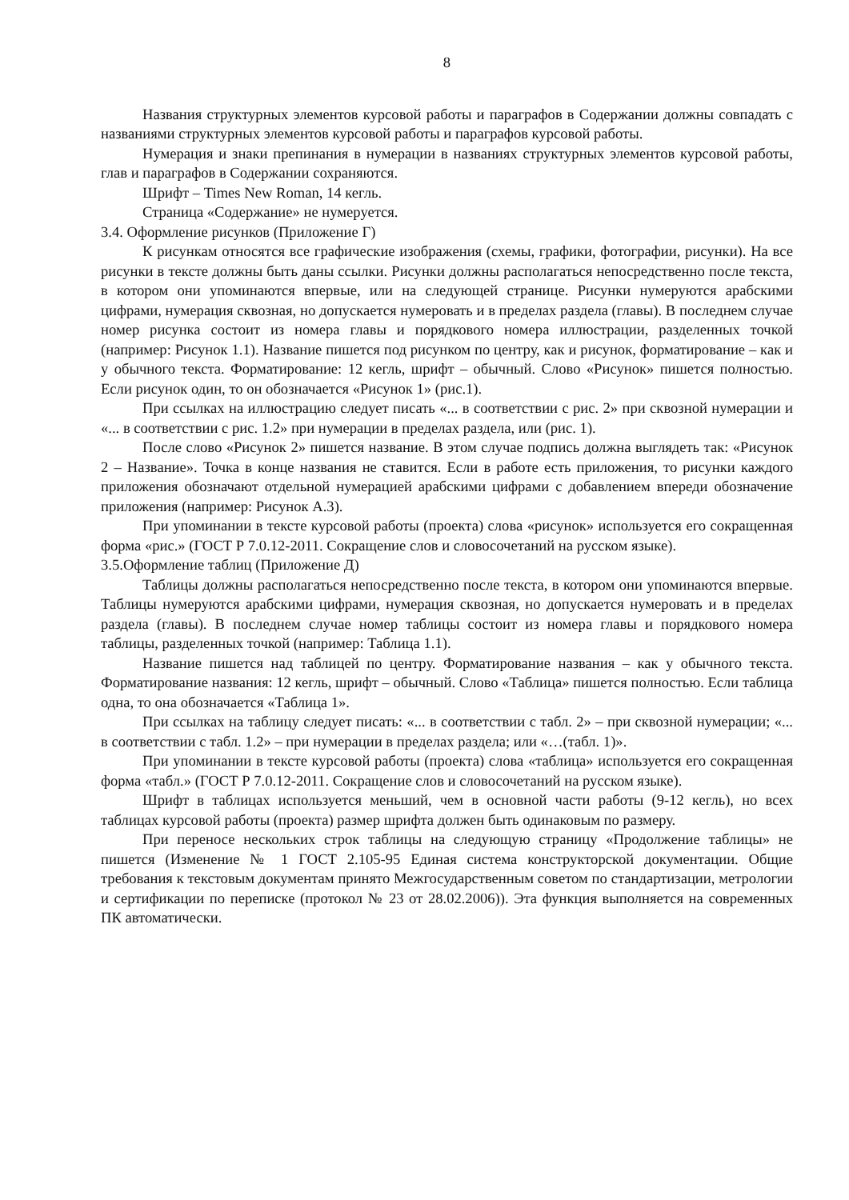8
Названия структурных элементов курсовой работы и параграфов в Содержании должны совпадать с названиями структурных элементов курсовой работы и параграфов курсовой работы.
Нумерация и знаки препинания в нумерации в названиях структурных элементов курсовой работы, глав и параграфов в Содержании сохраняются.
Шрифт – Times New Roman, 14 кегль.
Страница «Содержание» не нумеруется.
3.4. Оформление рисунков (Приложение Г)
К рисункам относятся все графические изображения (схемы, графики, фотографии, рисунки). На все рисунки в тексте должны быть даны ссылки. Рисунки должны располагаться непосредственно после текста, в котором они упоминаются впервые, или на следующей странице. Рисунки нумеруются арабскими цифрами, нумерация сквозная, но допускается нумеровать и в пределах раздела (главы). В последнем случае номер рисунка состоит из номера главы и порядкового номера иллюстрации, разделенных точкой (например: Рисунок 1.1). Название пишется под рисунком по центру, как и рисунок, форматирование – как и у обычного текста. Форматирование: 12 кегль, шрифт – обычный. Слово «Рисунок» пишется полностью. Если рисунок один, то он обозначается «Рисунок 1» (рис.1).
При ссылках на иллюстрацию следует писать «... в соответствии с рис. 2» при сквозной нумерации и «... в соответствии с рис. 1.2» при нумерации в пределах раздела, или (рис. 1).
После слово «Рисунок 2» пишется название. В этом случае подпись должна выглядеть так: «Рисунок 2 – Название». Точка в конце названия не ставится. Если в работе есть приложения, то рисунки каждого приложения обозначают отдельной нумерацией арабскими цифрами с добавлением впереди обозначение приложения (например: Рисунок А.3).
При упоминании в тексте курсовой работы (проекта) слова «рисунок» используется его сокращенная форма «рис.» (ГОСТ Р 7.0.12-2011. Сокращение слов и словосочетаний на русском языке).
3.5.Оформление таблиц (Приложение Д)
Таблицы должны располагаться непосредственно после текста, в котором они упоминаются впервые. Таблицы нумеруются арабскими цифрами, нумерация сквозная, но допускается нумеровать и в пределах раздела (главы). В последнем случае номер таблицы состоит из номера главы и порядкового номера таблицы, разделенных точкой (например: Таблица 1.1).
Название пишется над таблицей по центру. Форматирование названия – как у обычного текста. Форматирование названия: 12 кегль, шрифт – обычный. Слово «Таблица» пишется полностью. Если таблица одна, то она обозначается «Таблица 1».
При ссылках на таблицу следует писать: «... в соответствии с табл. 2» – при сквозной нумерации; «... в соответствии с табл. 1.2» – при нумерации в пределах раздела; или «…(табл. 1)».
При упоминании в тексте курсовой работы (проекта) слова «таблица» используется его сокращенная форма «табл.» (ГОСТ Р 7.0.12-2011. Сокращение слов и словосочетаний на русском языке).
Шрифт в таблицах используется меньший, чем в основной части работы (9-12 кегль), но всех таблицах курсовой работы (проекта) размер шрифта должен быть одинаковым по размеру.
При переносе нескольких строк таблицы на следующую страницу «Продолжение таблицы» не пишется (Изменение № 1 ГОСТ 2.105-95 Единая система конструкторской документации. Общие требования к текстовым документам принято Межгосударственным советом по стандартизации, метрологии и сертификации по переписке (протокол № 23 от 28.02.2006)). Эта функция выполняется на современных ПК автоматически.